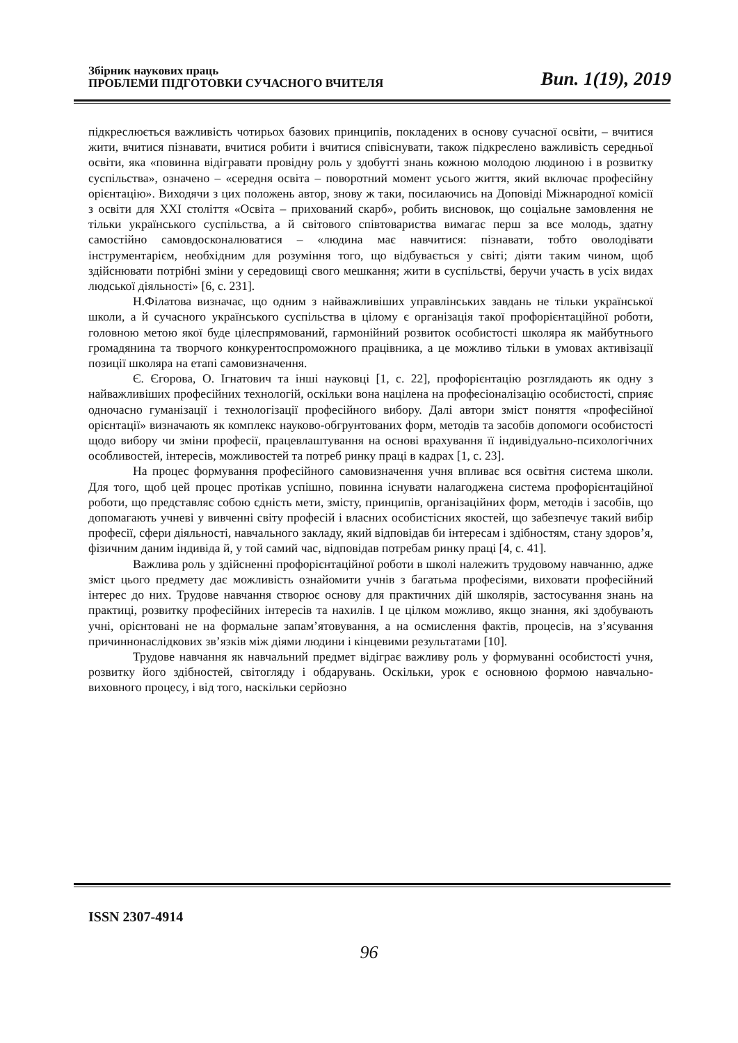Збірник наукових праць
ПРОБЛЕМИ ПІДГОТОВКИ СУЧАСНОГО ВЧИТЕЛЯ
Вип. 1(19), 2019
підкреслюється важливість чотирьох базових принципів, покладених в основу сучасної освіти, – вчитися жити, вчитися пізнавати, вчитися робити і вчитися співіснувати, також підкреслено важливість середньої освіти, яка «повинна відігравати провідну роль у здобутті знань кожною молодою людиною і в розвитку суспільства», означено – «середня освіта – поворотний момент усього життя, який включає професійну орієнтацію». Виходячи з цих положень автор, знову ж таки, посилаючись на Доповіді Міжнародної комісії з освіти для XXI століття «Освіта – прихований скарб», робить висновок, що соціальне замовлення не тільки українського суспільства, а й світового співтовариства вимагає перш за все молодь, здатну самостійно самовдосконалюватися – «людина має навчитися: пізнавати, тобто оволодівати інструментарієм, необхідним для розуміння того, що відбувається у світі; діяти таким чином, щоб здійснювати потрібні зміни у середовищі свого мешкання; жити в суспільстві, беручи участь в усіх видах людської діяльності» [6, с. 231].
Н.Філатова визначає, що одним з найважливіших управлінських завдань не тільки української школи, а й сучасного українського суспільства в цілому є організація такої профорієнтаційної роботи, головною метою якої буде цілеспрямований, гармонійний розвиток особистості школяра як майбутнього громадянина та творчого конкурентоспроможного працівника, а це можливо тільки в умовах активізації позиції школяра на етапі самовизначення.
Є. Єгорова, О. Ігнатович та інші науковці [1, с. 22], профорієнтацію розглядають як одну з найважливіших професійних технологій, оскільки вона націлена на професіоналізацію особистості, сприяє одночасно гуманізації і технологізації професійного вибору. Далі автори зміст поняття «професійної орієнтації» визначають як комплекс науково-обгрунтованих форм, методів та засобів допомоги особистості щодо вибору чи зміни професії, працевлаштування на основі врахування її індивідуально-психологічних особливостей, інтересів, можливостей та потреб ринку праці в кадрах [1, с. 23].
На процес формування професійного самовизначення учня впливає вся освітня система школи. Для того, щоб цей процес протікав успішно, повинна існувати налагоджена система профорієнтаційної роботи, що представляє собою єдність мети, змісту, принципів, організаційних форм, методів і засобів, що допомагають учневі у вивченні світу професій і власних особистісних якостей, що забезпечує такий вибір професії, сфери діяльності, навчального закладу, який відповідав би інтересам і здібностям, стану здоров’я, фізичним даним індивіда й, у той самий час, відповідав потребам ринку праці [4, с. 41].
Важлива роль у здійсненні профорієнтаційної роботи в школі належить трудовому навчанню, адже зміст цього предмету дає можливість ознайомити учнів з багатьма професіями, виховати професійний інтерес до них. Трудове навчання створює основу для практичних дій школярів, застосування знань на практиці, розвитку професійних інтересів та нахилів. І це цілком можливо, якщо знання, які здобувають учні, орієнтовані не на формальне запам’ятовування, а на осмислення фактів, процесів, на з’ясування причиннонаслідкових зв’язків між діями людини і кінцевими результатами [10].
Трудове навчання як навчальний предмет відіграє важливу роль у формуванні особистості учня, розвитку його здібностей, світогляду і обдарувань. Оскільки, урок є основною формою навчально-виховного процесу, і від того, наскільки серйозно
ISSN 2307-4914
96